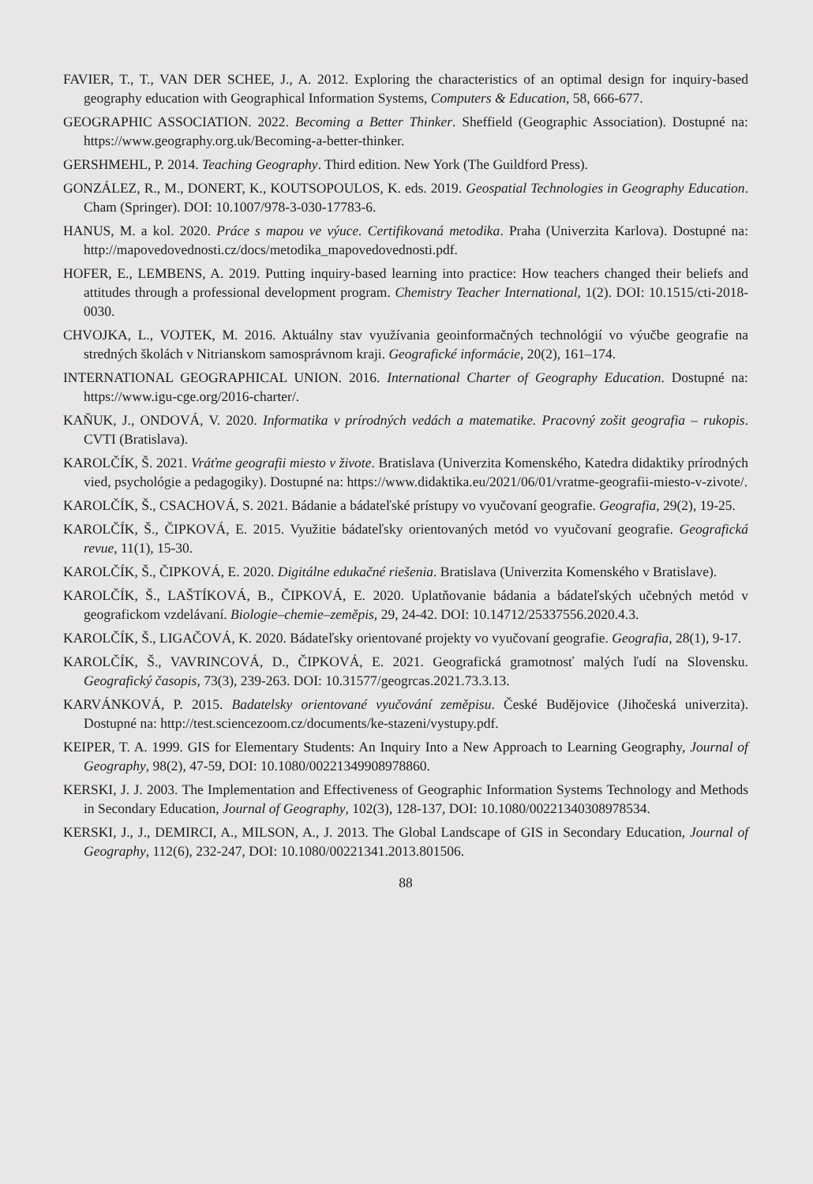FAVIER, T., T., VAN DER SCHEE, J., A. 2012. Exploring the characteristics of an optimal design for inquiry-based geography education with Geographical Information Systems, Computers & Education, 58, 666-677.
GEOGRAPHIC ASSOCIATION. 2022. Becoming a Better Thinker. Sheffield (Geographic Association). Dostupné na: https://www.geography.org.uk/Becoming-a-better-thinker.
GERSHMEHL, P. 2014. Teaching Geography. Third edition. New York (The Guildford Press).
GONZÁLEZ, R., M., DONERT, K., KOUTSOPOULOS, K. eds. 2019. Geospatial Technologies in Geography Education. Cham (Springer). DOI: 10.1007/978-3-030-17783-6.
HANUS, M. a kol. 2020. Práce s mapou ve výuce. Certifikovaná metodika. Praha (Univerzita Karlova). Dostupné na: http://mapovedovednosti.cz/docs/metodika_mapovedovednosti.pdf.
HOFER, E., LEMBENS, A. 2019. Putting inquiry-based learning into practice: How teachers changed their beliefs and attitudes through a professional development program. Chemistry Teacher International, 1(2). DOI: 10.1515/cti-2018-0030.
CHVOJKA, L., VOJTEK, M. 2016. Aktuálny stav využívania geoinformačných technológií vo výučbe geografie na stredných školách v Nitrianskom samosprávnom kraji. Geografické informácie, 20(2), 161–174.
INTERNATIONAL GEOGRAPHICAL UNION. 2016. International Charter of Geography Education. Dostupné na: https://www.igu-cge.org/2016-charter/.
KAŇUK, J., ONDOVÁ, V. 2020. Informatika v prírodných vedách a matematike. Pracovný zošit geografia – rukopis. CVTI (Bratislava).
KAROLČÍK, Š. 2021. Vráťme geografii miesto v živote. Bratislava (Univerzita Komenského, Katedra didaktiky prírodných vied, psychológie a pedagogiky). Dostupné na: https://www.didaktika.eu/2021/06/01/vratme-geografii-miesto-v-zivote/.
KAROLČÍK, Š., CSACHOVÁ, S. 2021. Bádanie a bádateľské prístupy vo vyučovaní geografie. Geografia, 29(2), 19-25.
KAROLČÍK, Š., ČIPKOVÁ, E. 2015. Využitie bádateľsky orientovaných metód vo vyučovaní geografie. Geografická revue, 11(1), 15-30.
KAROLČÍK, Š., ČIPKOVÁ, E. 2020. Digitálne edukačné riešenia. Bratislava (Univerzita Komenského v Bratislave).
KAROLČÍK, Š., LAŠTÍKOVÁ, B., ČIPKOVÁ, E. 2020. Uplatňovanie bádania a bádateľských učebných metód v geografickom vzdelávaní. Biologie–chemie–zeměpis, 29, 24-42. DOI: 10.14712/25337556.2020.4.3.
KAROLČÍK, Š., LIGAČOVÁ, K. 2020. Bádateľsky orientované projekty vo vyučovaní geografie. Geografia, 28(1), 9-17.
KAROLČÍK, Š., VAVRINCOVÁ, D., ČIPKOVÁ, E. 2021. Geografická gramotnosť malých ľudí na Slovensku. Geografický časopis, 73(3), 239-263. DOI: 10.31577/geogrcas.2021.73.3.13.
KARVÁNKOVÁ, P. 2015. Badatelsky orientované vyučování zeměpisu. České Budějovice (Jihočeská univerzita). Dostupné na: http://test.sciencezoom.cz/documents/ke-stazeni/vystupy.pdf.
KEIPER, T. A. 1999. GIS for Elementary Students: An Inquiry Into a New Approach to Learning Geography, Journal of Geography, 98(2), 47-59, DOI: 10.1080/00221349908978860.
KERSKI, J. J. 2003. The Implementation and Effectiveness of Geographic Information Systems Technology and Methods in Secondary Education, Journal of Geography, 102(3), 128-137, DOI: 10.1080/00221340308978534.
KERSKI, J., J., DEMIRCI, A., MILSON, A., J. 2013. The Global Landscape of GIS in Secondary Education, Journal of Geography, 112(6), 232-247, DOI: 10.1080/00221341.2013.801506.
88